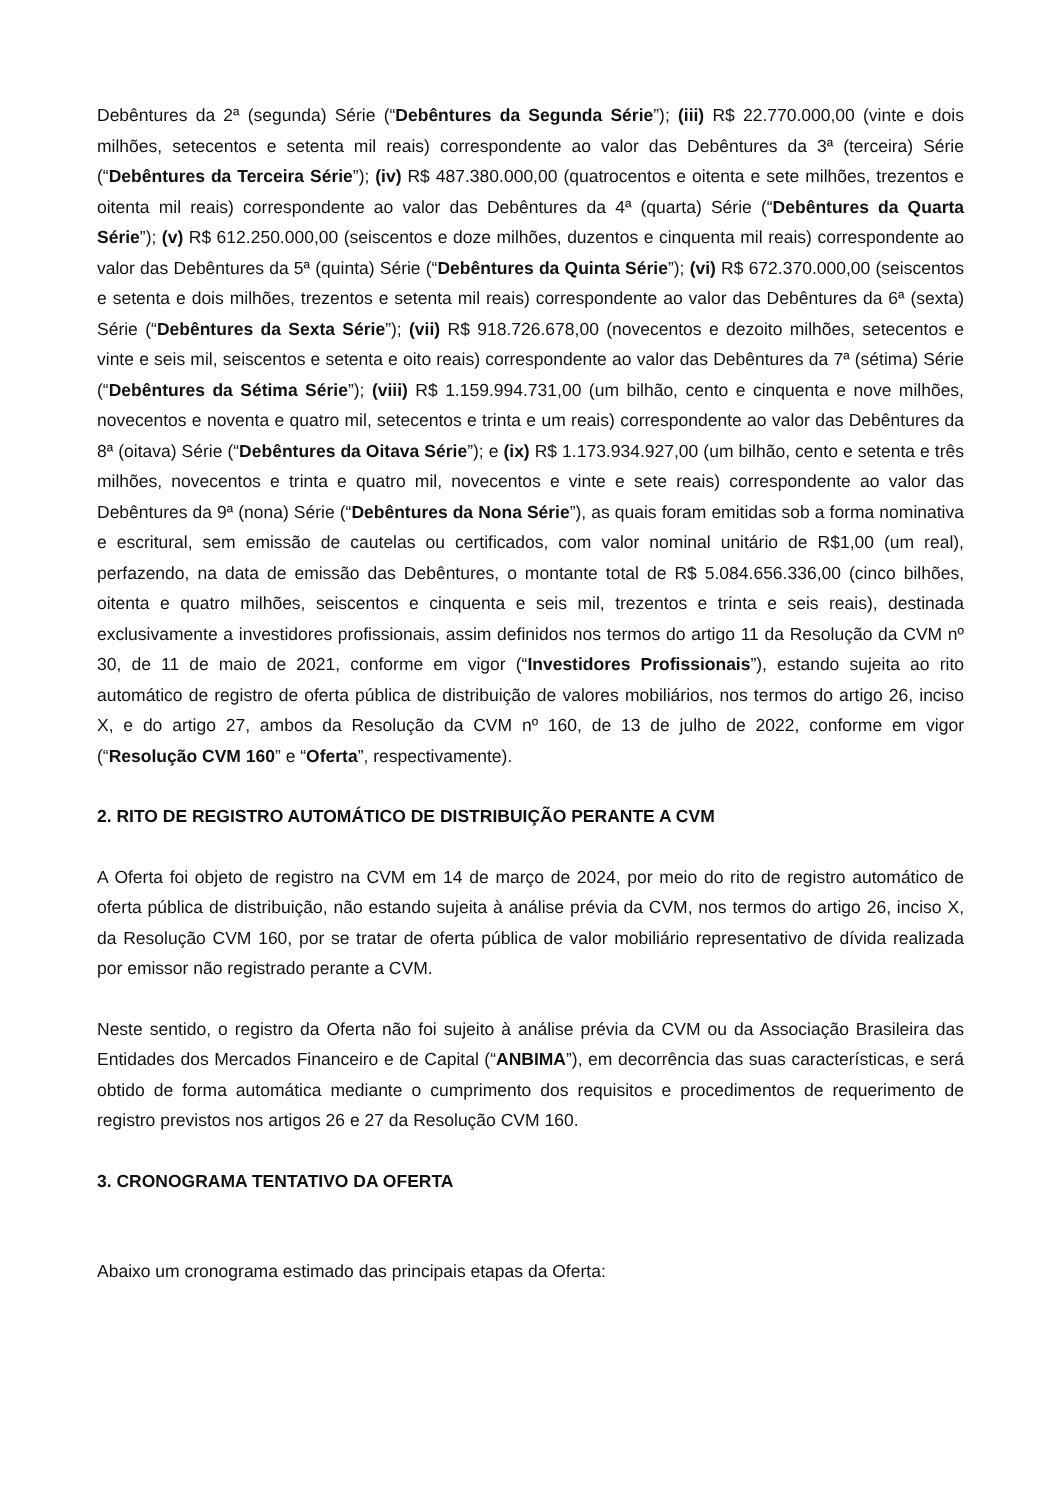Debêntures da 2ª (segunda) Série (“Debêntures da Segunda Série”); (iii) R$ 22.770.000,00 (vinte e dois milhões, setecentos e setenta mil reais) correspondente ao valor das Debêntures da 3ª (terceira) Série (“Debêntures da Terceira Série”); (iv) R$ 487.380.000,00 (quatrocentos e oitenta e sete milhões, trezentos e oitenta mil reais) correspondente ao valor das Debêntures da 4ª (quarta) Série (“Debêntures da Quarta Série”); (v) R$ 612.250.000,00 (seiscentos e doze milhões, duzentos e cinquenta mil reais) correspondente ao valor das Debêntures da 5ª (quinta) Série (“Debêntures da Quinta Série”); (vi) R$ 672.370.000,00 (seiscentos e setenta e dois milhões, trezentos e setenta mil reais) correspondente ao valor das Debêntures da 6ª (sexta) Série (“Debêntures da Sexta Série”); (vii) R$ 918.726.678,00 (novecentos e dezoito milhões, setecentos e vinte e seis mil, seiscentos e setenta e oito reais) correspondente ao valor das Debêntures da 7ª (sétima) Série (“Debêntures da Sétima Série”); (viii) R$ 1.159.994.731,00 (um bilhão, cento e cinquenta e nove milhões, novecentos e noventa e quatro mil, setecentos e trinta e um reais) correspondente ao valor das Debêntures da 8ª (oitava) Série (“Debêntures da Oitava Série”); e (ix) R$ 1.173.934.927,00 (um bilhão, cento e setenta e três milhões, novecentos e trinta e quatro mil, novecentos e vinte e sete reais) correspondente ao valor das Debêntures da 9ª (nona) Série (“Debêntures da Nona Série”), as quais foram emitidas sob a forma nominativa e escritural, sem emissão de cautelas ou certificados, com valor nominal unitário de R$1,00 (um real), perfazendo, na data de emissão das Debêntures, o montante total de R$ 5.084.656.336,00 (cinco bilhões, oitenta e quatro milhões, seiscentos e cinquenta e seis mil, trezentos e trinta e seis reais), destinada exclusivamente a investidores profissionais, assim definidos nos termos do artigo 11 da Resolução da CVM nº 30, de 11 de maio de 2021, conforme em vigor (“Investidores Profissionais”), estando sujeita ao rito automático de registro de oferta pública de distribuição de valores mobiliários, nos termos do artigo 26, inciso X, e do artigo 27, ambos da Resolução da CVM nº 160, de 13 de julho de 2022, conforme em vigor (“Resolução CVM 160” e “Oferta”, respectivamente).
2. RITO DE REGISTRO AUTOMÁTICO DE DISTRIBUIÇÃO PERANTE A CVM
A Oferta foi objeto de registro na CVM em 14 de março de 2024, por meio do rito de registro automático de oferta pública de distribuição, não estando sujeita à análise prévia da CVM, nos termos do artigo 26, inciso X, da Resolução CVM 160, por se tratar de oferta pública de valor mobiliário representativo de dívida realizada por emissor não registrado perante a CVM.
Neste sentido, o registro da Oferta não foi sujeito à análise prévia da CVM ou da Associação Brasileira das Entidades dos Mercados Financeiro e de Capital (“ANBIMA”), em decorrência das suas características, e será obtido de forma automática mediante o cumprimento dos requisitos e procedimentos de requerimento de registro previstos nos artigos 26 e 27 da Resolução CVM 160.
3. CRONOGRAMA TENTATIVO DA OFERTA
Abaixo um cronograma estimado das principais etapas da Oferta: